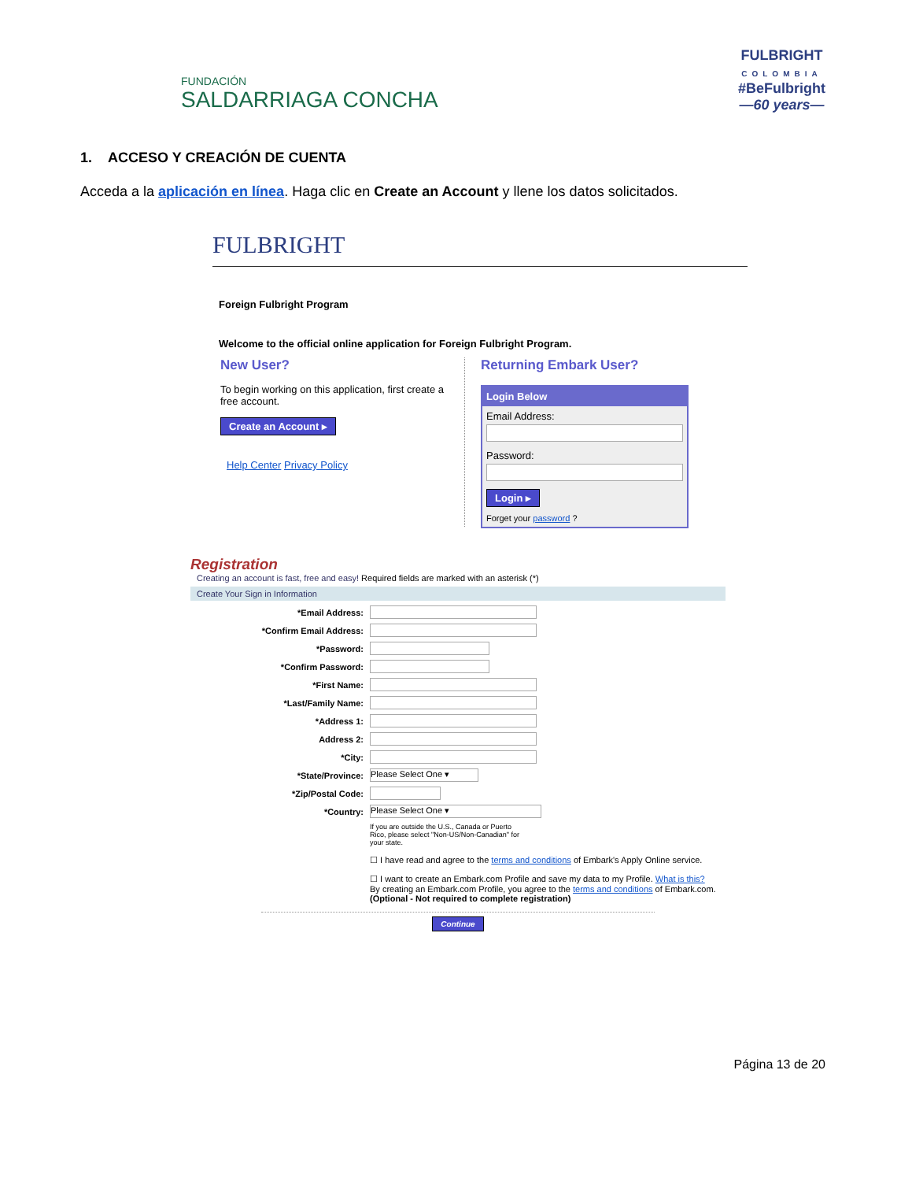FUNDACIÓN
SALDARRIAGA CONCHA
FULBRIGHT
COLOMBIA
#BeFulbright
—60 years—
1. ACCESO Y CREACIÓN DE CUENTA
Acceda a la aplicación en línea. Haga clic en Create an Account y llene los datos solicitados.
FULBRIGHT
Foreign Fulbright Program
Welcome to the official online application for Foreign Fulbright Program.
New User?
To begin working on this application, first create a free account.
Create an Account ▸
Help Center Privacy Policy
Returning Embark User?
Login Below
Email Address:
Password:
Login ▸
Forget your password ?
Registration
Creating an account is fast, free and easy! Required fields are marked with an asterisk (*)
Create Your Sign in Information
*Email Address:
*Confirm Email Address:
*Password:
*Confirm Password:
*First Name:
*Last/Family Name:
*Address 1:
Address 2:
*City:
*State/Province: Please Select One ▾
*Zip/Postal Code:
*Country: Please Select One ▾
If you are outside the U.S., Canada or Puerto Rico, please select "Non-US/Non-Canadian" for your state.
☐ I have read and agree to the terms and conditions of Embark's Apply Online service.
☐ I want to create an Embark.com Profile and save my data to my Profile. What is this?
By creating an Embark.com Profile, you agree to the terms and conditions of Embark.com.
(Optional - Not required to complete registration)
Continue
Página 13 de 20